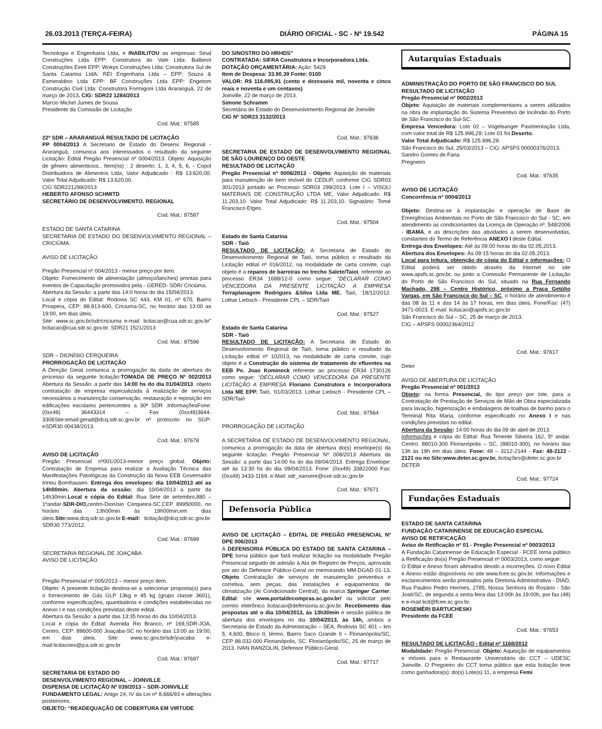26.03.2013 (TERÇA-FEIRA) DIÁRIO OFICIAL - SC - Nº 19.542 PÁGINA 15
Tecnologia e Engenharia Ltda, e INABILITOU as empresas: Sinal Construções Ltda EPP: Construtora do Vale Ltda: Balbinot Construções Eireli EPP: Wokys Construções Ltda: Construtora Sul de Santa Catarina LtdA: REI Engenharia Ltda – EPP; Souza & Esmeraldino Ltda EPP: BF Construções Ltda EPP: Engetom Construção Civil Ltda: Construtora Formigoni Ltda Araranguá, 22 de março de 2013. CIG: SDR22 1284/2013
Marcio Michel Jumes de Sousa
Presidente da Comissão de Licitação
Cod. Mat.: 97585
22ª SDR – ARARANGUÁ RESULTADO DE LICITAÇÃO
PP 0004/2013 A Secretario de Estado do Desenv. Regional - Araranguá, comunica aos interessados o resultado da seguinte Licitação: Edital Pregão Presencial nº 0004/2013. Objeto: Aquisição de gênero alimenticios.. Item(ns) : 2 deserto; 1, 3, 4, 5, 6, - Copol Distribuidora de Alimentos Ltda, Valor Adjudicado : R$ 13.620,00. Valor Total Adjudicado: R$ 13.620,00.
CIG SDR221299/2013
HEBERTO AFONSO SCHMITD
SECRETÁRIO DE DESENVOLVIMENTO. REGIONAL
Cod. Mat.: 97587
ESTADO DE SANTA CATARINA
SECRETARIA DE ESTADO DO DESENVOLVIMENTO REGIONAL – CRICIÚMA
AVISO DE LICITAÇÃO
Pregão Presencial nº 004/2013 - menor preço por item.
Objeto: Fornecimento de alimentação (almoço/lanches) prontas para eventos de Capacitação promovidos pela - GERED- SDR/ Criciúma.
Abertura da Sessão: a partir das 14:0 horas do dia 15/04/2013.
Local e cópia do Edital: Rodovia SC 443, KM 01, nº 670, Bairro Prospera, CEP: 88.813-600, Criciuma-SC, no horário das 13:00 as 19:00, em dias úteis.
Site: www.sc.gov.br/sdr/criciuma e-mail: licitacao@cua.sdr.sc.gov.br" licitacao@cua.sdr.sc.gov.br. SDR21 1521/2013
Cod. Mat.: 97596
SDR – DIONÍSIO CERQUEIRA
PRORROGAÇÃO DE LICITAÇÃO
A Direção Geral comunica a prorrogação da dada de abertura do processo da seguinte licitação:TOMADA DE PREÇO Nº 002/2013 Abertura da Sessão: a partir das 14:00 hs do dia 01/04/2013. objeto contratação de empresa especializada à realização de serviços necessários a manutenção conservação, restauração e reposição em edificações escolares pertencentes a 30ª SDR .InformaçõesFone: (0xx49) 36443314 – Fax (0xx49)3644-3306Site:email:gerad@dcq.sdr.sc.gov.br nº protocolo no SGP-eSDR30 00438/2013.
Cod. Mat.: 97678
AVISO DE LICITAÇÃO
Pregão Presencial nº001/2013-menor preço global. Objeto: Contratação de Empresa para realizar a Avaliação Técnica das Manifestações Patológicas da Construção da Nova EEB Governador Irineu Bornhausen. Entrega dos envelopes: dia 10/04/2013 até as 14h00min. Abertura da sessão: dia 10/04/2013 a partir da 14h30min.Local e cópia do Edital: Rua Sete de setembro,880 – 1ºandar-SDR-DIO, centro-Dionísio Cerqueira-SC,CEP 89950000, no horário das 13h00min às 19h00min,em dias úteis.Site: www.dcq.sdr.sc.gov.br.E-mail: licitação@dcq.sdr.sc.gov.br. SDR30 773/2012.
Cod. Mat.: 97699
SECRETARIA REGIONAL DE JOAÇABA
AVISO DE LICITAÇÃO
Pregão Presencial nº 005/2013 – menor preço item.
Objeto: A presente licitação destina-se a selecionar proposta(s) para o fornecimento de Gás GLP 13kg e 45 kg (grupo classe 3601), conforme especificações, quantitativos e condições estabelecidas no Anexo I e nas condições previstas deste edital.
Abertura da Sessão: a partir das 13:35 horas do dia 10/04/2013.
Local e cópia do Edital: Avenida Rio Branco, nº 169,SDR-JOA, Centro, CEP: 89600-000 Joaçaba-SC no horário das 13:00 as 19:00, em dias úteis. Site: www.sc.gov.br/sdr/joacaba e-mail:licitacoes@jca.sdr.sc.gov.br
Cod. Mat.: 97697
SECRETARIA DE ESTADO DO
DESENVOLVIMENTO REGIONAL – JOINVILLE
DISPENSA DE LICITAÇÃO Nº 039/2013 – SDR-JOINVILLE
FUNDAMENTO LEGAL: Artigo 24, IV da Lei nº 8.666/93 e alterações posteriores.
OBJETO: “READEQUAÇÃO DE COBERTURA EM VIRTUDE
DO SINOSTRO DO HRHDS”
CONTRATADA: SIFRA Construtora e Incorporadora Ltda.
DOTAÇÃO ORÇAMENTÁRIA: Ação: 5429
Item de Despesa: 33.90.39 Fonte: 0100
VALOR: R$ 116.095,91 (cento e dezesseis mil, noventa e cinco reais e noventa e um centavos)
Joinville, 22 de março de 2013.
Simone Schramm
Secretária de Estado do Desenvolvimento Regional de Joinville
CIG Nº SDR23 3132/2013
Cod. Mat.: 97636
SECRETARIA DE ESTADO DE DESENVOLVIMENTO REGIONAL DE SÃO LOURENÇO DO OESTE
RESULTADO DE LICITAÇÃO
Pregão Presencial nº 0006/2013 - Objeto: Aquisição de materiais para manutenção de bem imóvel do CEDUP, conforme CIG SDR03 301/2013 juntado ao Processo SDR03 299/2013. Lote I – VISOLI MATERIAIS DE CONSTRUÇÃO LTDA ME, Valor Adjudicado: R$ 11.203,10. Valor Total Adjudicado: R$ 11.203,10. Signatário: Tomé Francisco Etges.
Cod. Mat.: 97504
Estado de Santa Catarina
SDR - Taió
RESULTADO DE LICITAÇÃO: A Secretaria de Estado do Desenvolvimento Regional de Taió, torna público o resultado da Licitação edital nº 016/2012, na modalidade de carta convite, cujo objeto é a reparos de barreiras no trecho Salete/Taioi, referente ao processo ER34 1688/12-0 como segue: “DECLARAR COMO VENCEDORA DA PRESENTE LICITAÇÃO A EMPRESA Terraplanagem Rodrigues &Silva Ltda ME. Taió, ‘18/12/2012. Lothar Liebsch - Presidente CPL – SDR/Taió
Cod. Mat.: 97527
Estado de Santa Catarina
SDR - Taió
RESULTADO DE LICITAÇÃO: A Secretaria de Estado do Desenvolvimento Regional de Taió, torna público o resultado da Licitação edital nº 102013, na modalidade de carta convite, cujo objeto é a Construção do sistema de tratamento de efluentes na EEB Pe. Joao Komineck referente ao processo ER34 1730126 como segue: “DECLARAR COMO VENCEDORA DA PRESENTE LICITAÇÃO A EMPRESA Floriano Construtora e Incorporadora Ltda ME EPP. Taió, ‘01/03/2013. Lothar Liebsch - Presidente CPL – SDR/Taió
Cod. Mat.: 97564
PRORROGAÇÃO DE LICITAÇÃO
A SECRETARIA DE ESTADO DE DESENVOLVIMENTO REGIONAL, comunica a prorrogação da data de abertura do(s) envelope(s) da seguinte licitação: Pregão Presencial Nº 008/2013 Abertura da Sessão: a partir das 14:00 hs do dia 09/04/2013. Entrega Envelope: até às 13:30 hs do dia 09/04/2013. Fone: (0xx49) 33822000 Fax: (0xx49) 3433-1169. e-Mail: sdr_xanxere@xxe.sdr.sc.gov.br
Cod. Mat.: 97671
Defensoria Pública
AVISO DE LICITAÇÃO – EDITAL DE PREGÃO PRESENCIAL Nº DPE 006/2013
A DEFENSORIA PÚBLICA DO ESTADO DE SANTA CATARINA – DPE torna público que fará realizar licitação na modalidade Pregão Presencial seguido de adesão à Ata de Registro de Preços, aprovada por ato do Defensor Público-Geral no memorando MM-DGAD 01-13. Objeto Contratação de serviços de manutenção preventiva e corretiva, sem peças, das instalações e equipamentos de climatização (Ar Condicionado Central), da marca Springer Carrier. Edital: site www.portaldecompras.sc.gov.br/ ou solicitar pelo correio eletrônico licitacao@defensoria.sc.gov.br. Recebimento das propostas até o dia 10/04/2013, às 13h30min e sessão pública de abertura dos envelopes no dia 10/04/2013, às 14h, ambos a Secretaria de Estado da Administração – SEA, Rodovia SC 401 – km 5, 4.600, Bloco II, térreo, Bairro Saco Grande II – Florianópolis/SC, CEP 88.032-000 Florianópolis, SC. Florianópolis/SC, 25 de março de 2013. IVAN RANZOLIN, Defensor Público-Geral.
Cod. Mat.: 97717
Autarquias Estaduais
ADMINISTRAÇÃO DO PORTO DE SÃO FRANCISCO DO SUL
RESULTADO DE LICITAÇÃO
Pregão Presencial nº 0002/2013
Objeto: Aquisição de materiais complementares a serem utilizados na obra de implantação do Sistema Preventivo de Incêndio do Porto de São Francisco do Sul-SC.
Empresa Vencedora: Lote 02 – Vogelsanger Pavimentação Ltda, com valor total de R$ 125.996,29; Lote 01 foi Deserto.
Valor Total Adjudicado: R$ 125.996,29.
São Francisco do Sul, 25/03/2013 – CIG: APSFS 00000376/2013.
Sandro Gomes de Faria
Pregoeiro
Cod. Mat.: 97635
AVISO DE LICITAÇÃO
Concorrência n° 0004/2013
Objeto: Destina-se à implantação e operação de Base de Emergências Ambientais no Porto de São Francisco do Sul - SC, em atendimento as condicionantes da Licença de Operação nº. 548/2006 - IBAMA, e as descrições das atividades a serem desenvolvidas, constantes do Termo de Referência ANEXO I deste Edital.
Entrega dos Envelopes: Até às 09:00 horas do dia 02.05.2013.
Abertura dos Envelopes: Às 09:15 horas do dia 02.05.2013.
Local para leitura, obtenção de cópia do Edital e informações: O Edital poderá ser obtido através da Internet no site www.apsfs.sc.gov.br, ou junto a Comissão Permanente de Licitação do Porto de São Francisco do Sul, situado na Rua Fernando Machado, 298 – Centro Histórico, próximo a Praça Getúlio Vargas, em São Francisco do Sul – SC, o horário de atendimento é das 08 às 11 e das 14 às 17 horas, em dias úteis. Fone/Fax: (47) 3471-0023. E-mail: licitacao@apsfs.sc.gov.br
São Francisco do Sul – SC, 25 de março de 2013.
CIG – APSFS 00002364/2012
Cod. Mat.: 97617
Deter
AVISO DE ABERTURA DE LICITAÇÂO
Pregão Presencial nº 001/2013
Objeto: na forma Presencial, do tipo preço por lote, para a Contratação de Prestação de Serviços de Mão de Obra especializada para lavação, higienização e embalagens de toalhas de banho para o Terminal Rita Maria, conforme especificado no Anexo I e nas condições previstas no edital.
Abertura da Sessão: 14:00 horas do dia 09 de abril de 2013.
Informações e cópia do Edital: Rua Tenente Silveira 162, 5º andar. Centro. 88010-300 Florianópolis – SC, (88010-300), no horário das 13h às 19h em dias úteis. Fone: 48 – 3212-2144 - Fax: 48-2122 - 2121 ou no Site:www.deter.sc.gov.br, licitações@deter.sc.gov.br
DETER
Cod. Mat.: 97724
Fundações Estaduais
ESTADO DE SANTA CATARINA
FUNDAÇÃO CATARINENSE DE EDUCAÇÃO ESPECIAL
AVISO DE RETIFICAÇÃO
Aviso de Retificação nº 01 - Pregão Presencial nº 0003/2013
A Fundação Catarinense de Educação Especial - FCEE torna público a Retificação do(a) Pregão Presencial nº 0003/2013, como segue:
O Edital e Anexo foram alterados devido a incorreções. O novo Edital e Anexo estão disponíveis no site www.fcee.sc.gov.br. Informações e esclarecimentos serão prestados pela Diretoria Administrativa - DIAD, Rua Paulino Pedro Hermes, 2785, Nossa Senhora do Rosário - São José/SC, de segunda a sexta-feira das 13:00h às 19:00h, por fax (48) e e-mail licit@fcee.sc.gov.br.
ROSEMÉRI BARTUCHESKI
Presidente da FCEE
Cod. Mat.: 97653
RESULTADO DE LICITAÇÃO - Edital nº 1168/2012
Modalidade: Pregão Presencial. Objeto: Aquisição de equipamentos e móveis para o Restaurante Universitário do CCT – UDESC Joinville. O Pregoeiro do CCT torna público que esta licitação teve como ganhadora(s): do(s) Lote(s) 11, a empresa Femi